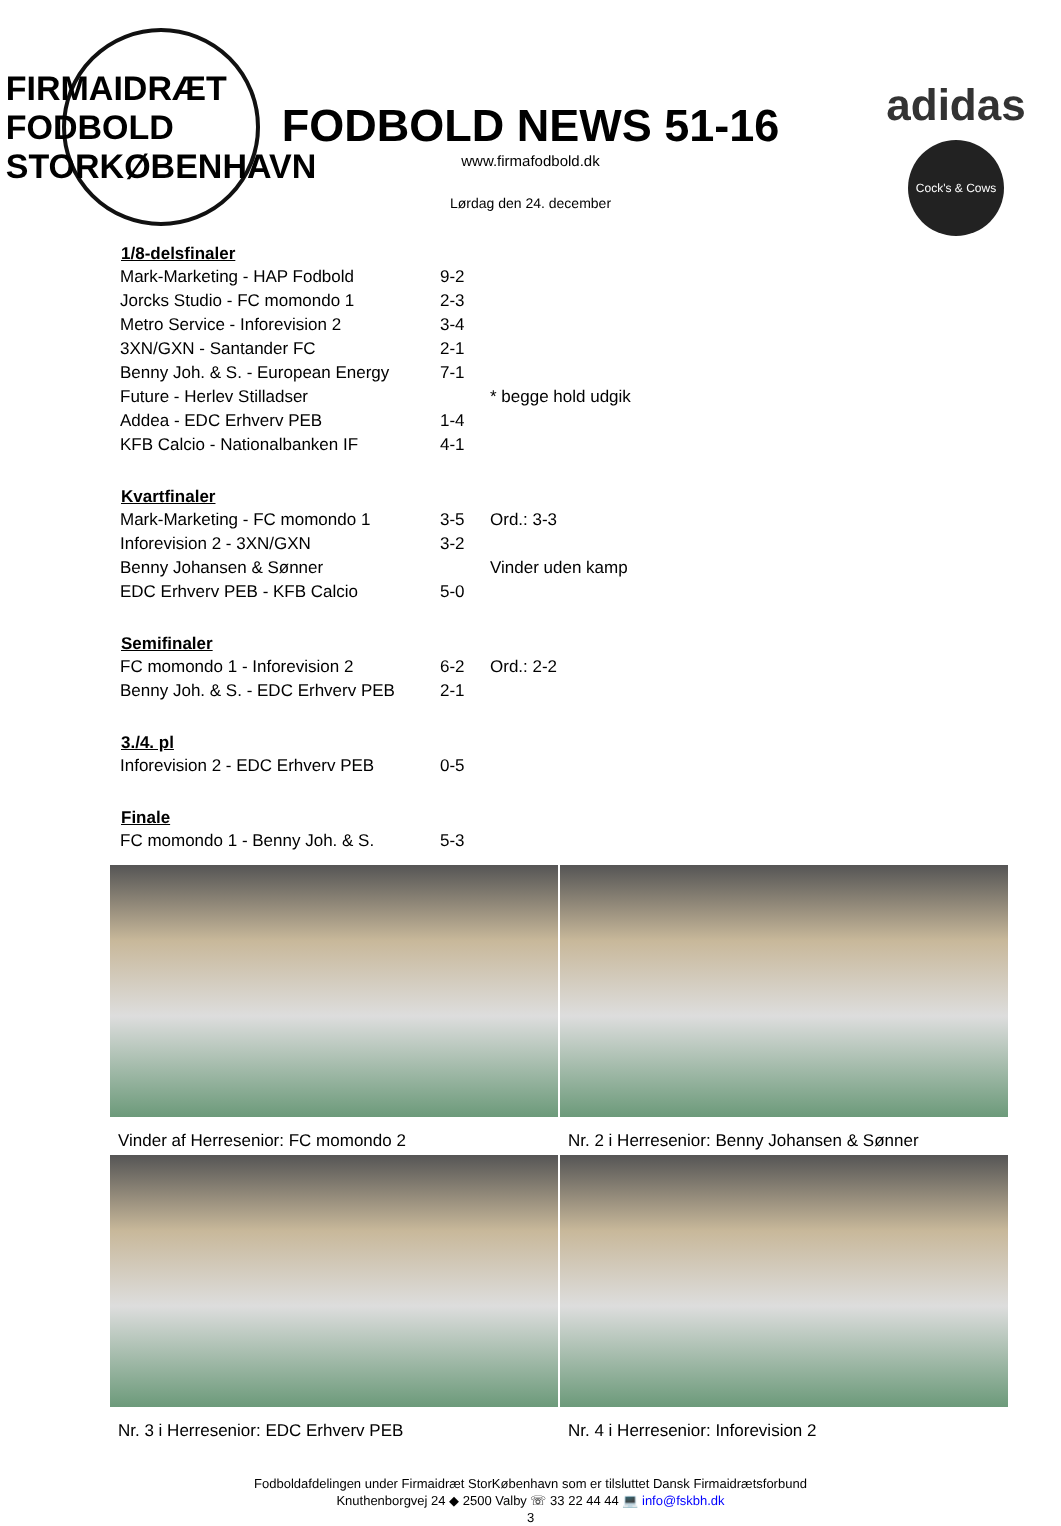FIRMAIDRÆT
FODBOLD
STORKØBENHAVN
FODBOLD NEWS 51-16
www.firmafodbold.dk
Lørdag den 24. december
adidas
Cock's & Cows
| 1/8-delsfinaler | | |
| --- | --- | --- |
| Mark-Marketing - HAP Fodbold | 9-2 | |
| Jorcks Studio - FC momondo 1 | 2-3 | |
| Metro Service - Inforevision 2 | 3-4 | |
| 3XN/GXN - Santander FC | 2-1 | |
| Benny Joh. & S. - European Energy | 7-1 | |
| Future - Herlev Stilladser | | * begge hold udgik |
| Addea - EDC Erhverv PEB | 1-4 | |
| KFB Calcio - Nationalbanken IF | 4-1 | |
| Kvartfinaler | | |
| Mark-Marketing - FC momondo 1 | 3-5 | Ord.: 3-3 |
| Inforevision 2 - 3XN/GXN | 3-2 | |
| Benny Johansen & Sønner | | Vinder uden kamp |
| EDC Erhverv PEB - KFB Calcio | 5-0 | |
| Semifinaler | | |
| FC momondo 1 - Inforevision 2 | 6-2 | Ord.: 2-2 |
| Benny Joh. & S. - EDC Erhverv PEB | 2-1 | |
| 3./4. pl | | |
| Inforevision 2 - EDC Erhverv PEB | 0-5 | |
| Finale | | |
| FC momondo 1 - Benny Joh. & S. | 5-3 | |
Vinder af Herresenior: FC momondo 2
Nr. 2 i Herresenior: Benny Johansen & Sønner
Nr. 3 i Herresenior: EDC Erhverv PEB
Nr. 4 i Herresenior: Inforevision 2
Fodboldafdelingen under Firmaidræt StorKøbenhavn som er tilsluttet Dansk Firmaidrætsforbund
Knuthenborgvej 24 ◆ 2500 Valby ☏ 33 22 44 44 💻 info@fskbh.dk
3